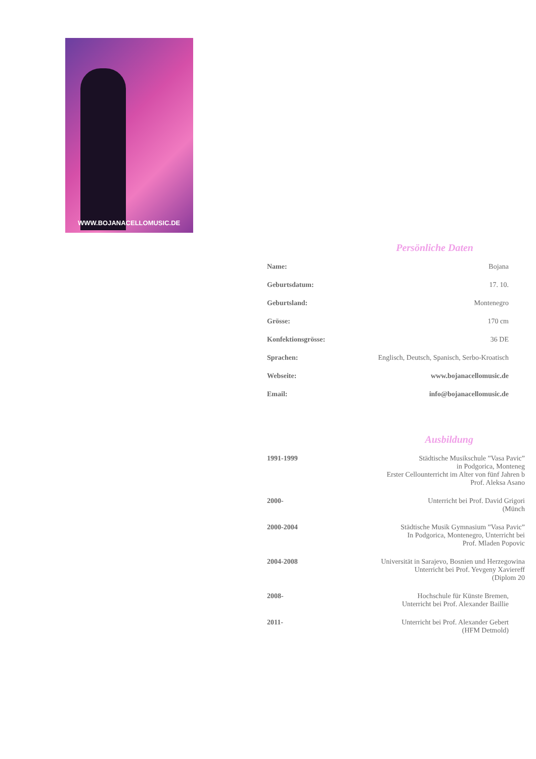WWW.BOJANACELLOMUSIC.DE
Persönliche Daten
| Name: | Bojana |
| Geburtsdatum: | 17. 10. |
| Geburtsland: | Montenegro |
| Grösse: | 170 cm |
| Konfektionsgrösse: | 36 DE |
| Sprachen: | Englisch, Deutsch, Spanisch, Serbo-Kroatisch |
| Webseite: | www.bojanacellomusic.de |
| Email: | info@bojanacellomusic.de |
Ausbildung
| 1991-1999 | Städtische Musikschule ”Vasa Pavic” in Podgorica, Monteneg Erster Cellounterricht im Alter von fünf Jahren b Prof. Aleksa Asano |
| 2000- | Unterricht bei Prof. David Grigori (Münch |
| 2000-2004 | Städtische Musik Gymnasium ”Vasa Pavic” In Podgorica, Montenegro, Unterricht bei Prof. Mladen Popovic |
| 2004-2008 | Universität in Sarajevo, Bosnien und Herzegowina Unterricht bei Prof. Yevgeny Xaviereff (Diplom 20 |
| 2008- | Hochschule für Künste Bremen, Unterricht bei Prof. Alexander Baillie |
| 2011- | Unterricht bei Prof. Alexander Gebert (HFM Detmold) |